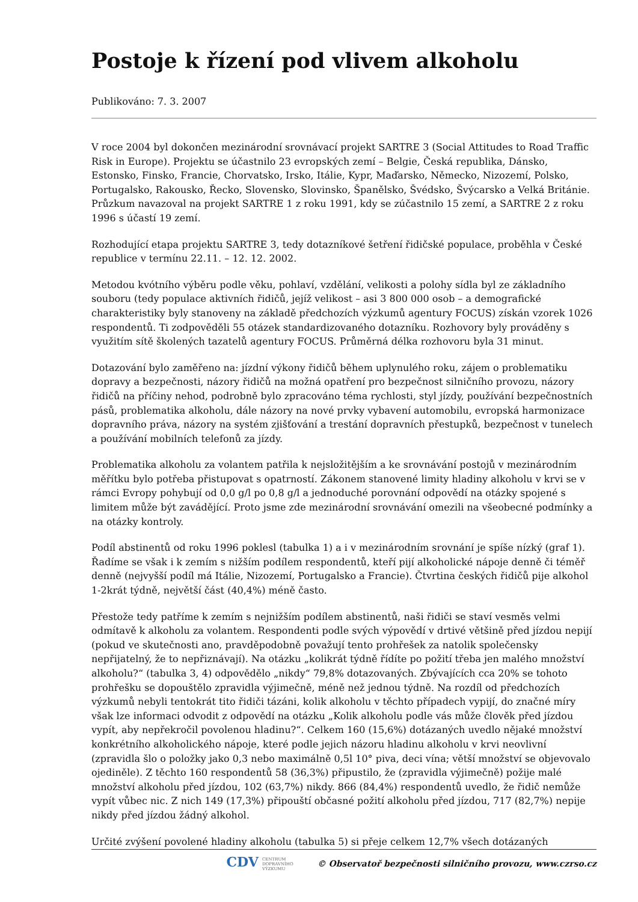Postoje k řízení pod vlivem alkoholu
Publikováno: 7. 3. 2007
V roce 2004 byl dokončen mezinárodní srovnávací projekt SARTRE 3 (Social Attitudes to Road Traffic Risk in Europe). Projektu se účastnilo 23 evropských zemí – Belgie, Česká republika, Dánsko, Estonsko, Finsko, Francie, Chorvatsko, Irsko, Itálie, Kypr, Maďarsko, Německo, Nizozemí, Polsko, Portugalsko, Rakousko, Řecko, Slovensko, Slovinsko, Španělsko, Švédsko, Švýcarsko a Velká Británie. Průzkum navazoval na projekt SARTRE 1 z roku 1991, kdy se zúčastnilo 15 zemí, a SARTRE 2 z roku 1996 s účastí 19 zemí.
Rozhodující etapa projektu SARTRE 3, tedy dotazníkové šetření řidičské populace, proběhla v České republice v termínu 22.11. – 12. 12. 2002.
Metodou kvótního výběru podle věku, pohlaví, vzdělání, velikosti a polohy sídla byl ze základního souboru (tedy populace aktivních řidičů, jejíž velikost – asi 3 800 000 osob – a demografické charakteristiky byly stanoveny na základě předchozích výzkumů agentury FOCUS) získán vzorek 1026 respondentů. Ti zodpověděli 55 otázek standardizovaného dotazníku. Rozhovory byly prováděny s využitím sítě školených tazatelů agentury FOCUS. Průměrná délka rozhovoru byla 31 minut.
Dotazování bylo zaměřeno na: jízdní výkony řidičů během uplynulého roku, zájem o problematiku dopravy a bezpečnosti, názory řidičů na možná opatření pro bezpečnost silničního provozu, názory řidičů na příčiny nehod, podrobně bylo zpracováno téma rychlosti, styl jízdy, používání bezpečnostních pásů, problematika alkoholu, dále názory na nové prvky vybavení automobilu, evropská harmonizace dopravního práva, názory na systém zjišťování a trestání dopravních přestupků, bezpečnost v tunelech a používání mobilních telefonů za jízdy.
Problematika alkoholu za volantem patřila k nejsložitějším a ke srovnávání postojů v mezinárodním měřítku bylo potřeba přistupovat s opatrností. Zákonem stanovené limity hladiny alkoholu v krvi se v rámci Evropy pohybují od 0,0 g/l po 0,8 g/l a jednoduché porovnání odpovědí na otázky spojené s limitem může být zavádějící. Proto jsme zde mezinárodní srovnávání omezili na všeobecné podmínky a na otázky kontroly.
Podíl abstinentů od roku 1996 poklesl (tabulka 1) a i v mezinárodním srovnání je spíše nízký (graf 1). Řadíme se však i k zemím s nižším podílem respondentů, kteří pijí alkoholické nápoje denně či téměř denně (nejvyšší podíl má Itálie, Nizozemí, Portugalsko a Francie). Čtvrtina českých řidičů pije alkohol 1-2krát týdně, největší část (40,4%) méně často.
Přestože tedy patříme k zemím s nejnižším podílem abstinentů, naši řidiči se staví vesměs velmi odmítavě k alkoholu za volantem. Respondenti podle svých výpovědí v drtivé většině před jízdou nepijí (pokud ve skutečnosti ano, pravděpodobně považují tento prohřešek za natolik společensky nepřijatelný, že to nepřiznávají). Na otázku „kolikrát týdně řídíte po požití třeba jen malého množství alkoholu?“ (tabulka 3, 4) odpovědělo „nikdy“ 79,8% dotazovaných. Zbývajících cca 20% se tohoto prohřešku se dopouštělo zpravidla výjimečně, méně než jednou týdně. Na rozdíl od předchozích výzkumů nebyli tentokrát tito řidiči tázáni, kolik alkoholu v těchto případech vypijí, do značné míry však lze informaci odvodit z odpovědí na otázku „Kolik alkoholu podle vás může člověk před jízdou vypít, aby nepřekročil povolenou hladinu?“. Celkem 160 (15,6%) dotázaných uvedlo nějaké množství konkrétního alkoholického nápoje, které podle jejich názoru hladinu alkoholu v krvi neovlivní (zpravidla šlo o položky jako 0,3 nebo maximálně 0,5l 10° piva, deci vína; větší množství se objevovalo ojediněle). Z těchto 160 respondentů 58 (36,3%) připustilo, že (zpravidla výjimečně) požije malé množství alkoholu před jízdou, 102 (63,7%) nikdy. 866 (84,4%) respondentů uvedlo, že řidič nemůže vypít vůbec nic. Z nich 149 (17,3%) připouští občasné požití alkoholu před jízdou, 717 (82,7%) nepije nikdy před jízdou žádný alkohol.
Určité zvýšení povolené hladiny alkoholu (tabulka 5) si přeje celkem 12,7% všech dotázaných
CDV CENTRUM
DOPRAVNÍHO
VÝZKUMU © Observatoř bezpečnosti silničního provozu, www.czrso.cz